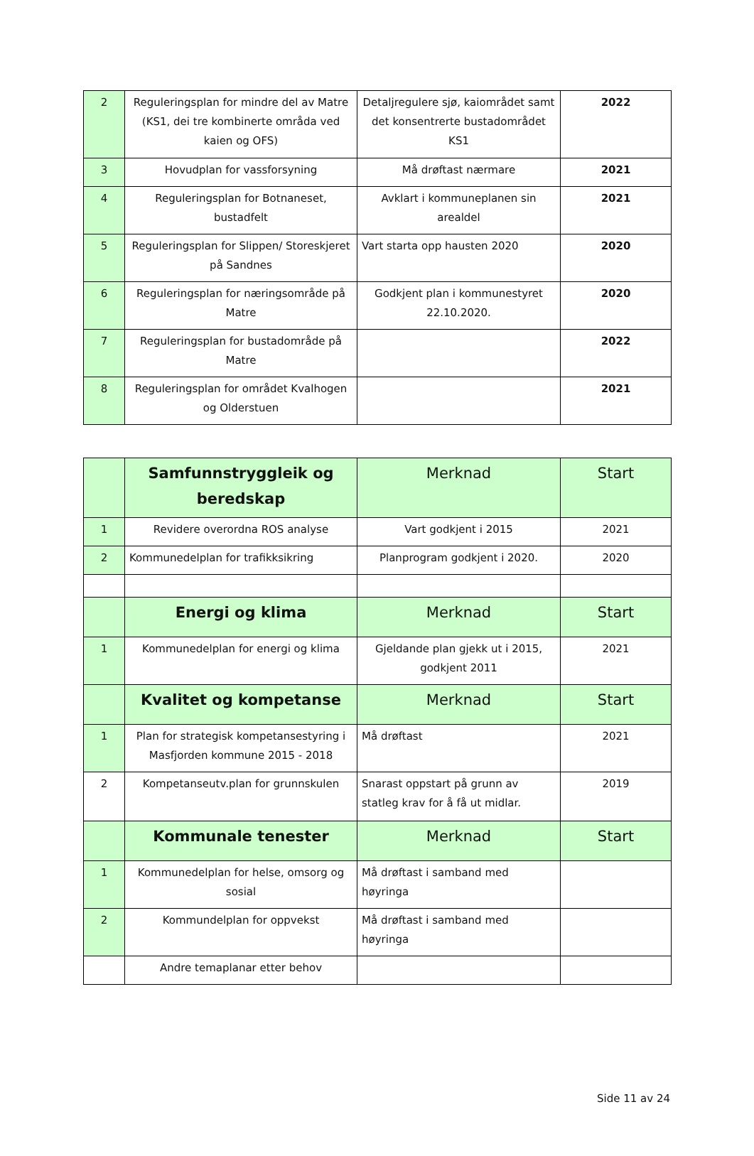| 2 | Reguleringsplan for mindre del av Matre (KS1, dei tre kombinerte områda ved kaien og OFS) | Detaljregulere sjø, kaiområdet samt det konsentrerte bustadområdet KS1 | 2022 |
| 3 | Hovudplan for vassforsyning | Må drøftast nærmare | 2021 |
| 4 | Reguleringsplan for Botnaneset, bustadfelt | Avklart i kommuneplanen sin arealdel | 2021 |
| 5 | Reguleringsplan for Slippen/ Storeskjeret på Sandnes | Vart starta opp hausten 2020 | 2020 |
| 6 | Reguleringsplan for næringsområde på Matre | Godkjent plan i kommunestyret 22.10.2020. | 2020 |
| 7 | Reguleringsplan for bustadområde på Matre | | 2022 |
| 8 | Reguleringsplan for området Kvalhogen og Olderstuen | | 2021 |
| | Samfunnstryggleik og beredskap | Merknad | Start |
| --- | --- | --- | --- |
| 1 | Revidere overordna ROS analyse | Vart godkjent i 2015 | 2021 |
| 2 | Kommunedelplan for trafikksikring | Planprogram godkjent i 2020. | 2020 |
| | Energi og klima | Merknad | Start |
| 1 | Kommunedelplan for energi og klima | Gjeldande plan gjekk ut i 2015, godkjent 2011 | 2021 |
| | Kvalitet og kompetanse | Merknad | Start |
| 1 | Plan for strategisk kompetansestyring i Masfjorden kommune 2015 - 2018 | Må drøftast | 2021 |
| 2 | Kompetanseutv.plan for grunnskulen | Snarast oppstart på grunn av statleg krav for å få ut midlar. | 2019 |
| | Kommunale tenester | Merknad | Start |
| 1 | Kommunedelplan for helse, omsorg og sosial | Må drøftast i samband med høyringa | |
| 2 | Kommundelplan for oppvekst | Må drøftast i samband med høyringa | |
| | Andre temaplanar etter behov | | |
Side 11 av 24